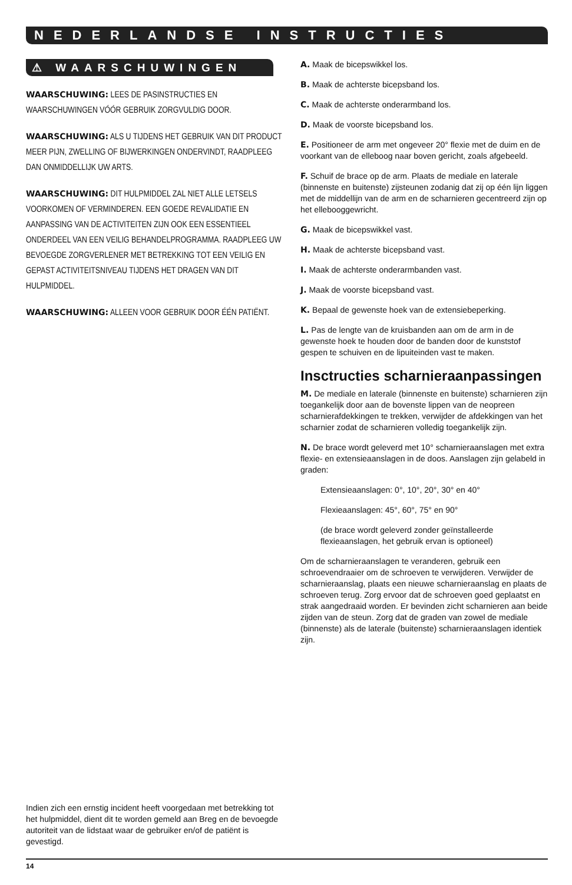NEDERLANDSE INSTRUCTIES
⚠ WAARSCHUWINGEN
WAARSCHUWING: LEES DE PASINSTRUCTIES EN WAARSCHUWINGEN VÓÓR GEBRUIK ZORGVULDIG DOOR.
WAARSCHUWING: ALS U TIJDENS HET GEBRUIK VAN DIT PRODUCT MEER PIJN, ZWELLING OF BIJWERKINGEN ONDERVINDT, RAADPLEEG DAN ONMIDDELLIJK UW ARTS.
WAARSCHUWING: DIT HULPMIDDEL ZAL NIET ALLE LETSELS VOORKOMEN OF VERMINDEREN. EEN GOEDE REVALIDATIE EN AANPASSING VAN DE ACTIVITEITEN ZIJN OOK EEN ESSENTIEEL ONDERDEEL VAN EEN VEILIG BEHANDELPROGRAMMA. RAADPLEEG UW BEVOEGDE ZORGVERLENER MET BETREKKING TOT EEN VEILIG EN GEPAST ACTIVITEITSNIVEAU TIJDENS HET DRAGEN VAN DIT HULPMIDDEL.
WAARSCHUWING: ALLEEN VOOR GEBRUIK DOOR ÉÉN PATIËNT.
Indien zich een ernstig incident heeft voorgedaan met betrekking tot het hulpmiddel, dient dit te worden gemeld aan Breg en de bevoegde autoriteit van de lidstaat waar de gebruiker en/of de patiënt is gevestigd.
A. Maak de bicepswikkel los.
B. Maak de achterste bicepsband los.
C. Maak de achterste onderarmband los.
D. Maak de voorste bicepsband los.
E. Positioneer de arm met ongeveer 20° flexie met de duim en de voorkant van de elleboog naar boven gericht, zoals afgebeeld.
F. Schuif de brace op de arm. Plaats de mediale en laterale (binnenste en buitenste) zijsteunen zodanig dat zij op één lijn liggen met de middellijn van de arm en de scharnieren gecentreerd zijn op het ellebooggewricht.
G. Maak de bicepswikkel vast.
H. Maak de achterste bicepsband vast.
I. Maak de achterste onderarmbanden vast.
J. Maak de voorste bicepsband vast.
K. Bepaal de gewenste hoek van de extensiebeperking.
L. Pas de lengte van de kruisbanden aan om de arm in de gewenste hoek te houden door de banden door de kunststof gespen te schuiven en de lipuiteinden vast te maken.
Insctructies scharnieraanpassingen
M. De mediale en laterale (binnenste en buitenste) scharnieren zijn toegankelijk door aan de bovenste lippen van de neopreen scharnierafdekkingen te trekken, verwijder de afdekkingen van het scharnier zodat de scharnieren volledig toegankelijk zijn.
N. De brace wordt geleverd met 10° scharnieraanslagen met extra flexie- en extensieaanslagen in de doos. Aanslagen zijn gelabeld in graden:
Extensieaanslagen: 0°, 10°, 20°, 30° en 40°
Flexieaanslagen: 45°, 60°, 75° en 90°
(de brace wordt geleverd zonder geïnstalleerde flexieaanslagen, het gebruik ervan is optioneel)
Om de scharnieraanslagen te veranderen, gebruik een schroevendraaier om de schroeven te verwijderen. Verwijder de scharnieraanslag, plaats een nieuwe scharnieraanslag en plaats de schroeven terug. Zorg ervoor dat de schroeven goed geplaatst en strak aangedraaid worden. Er bevinden zicht scharnieren aan beide zijden van de steun. Zorg dat de graden van zowel de mediale (binnenste) als de laterale (buitenste) scharnieraanslagen identiek zijn.
14